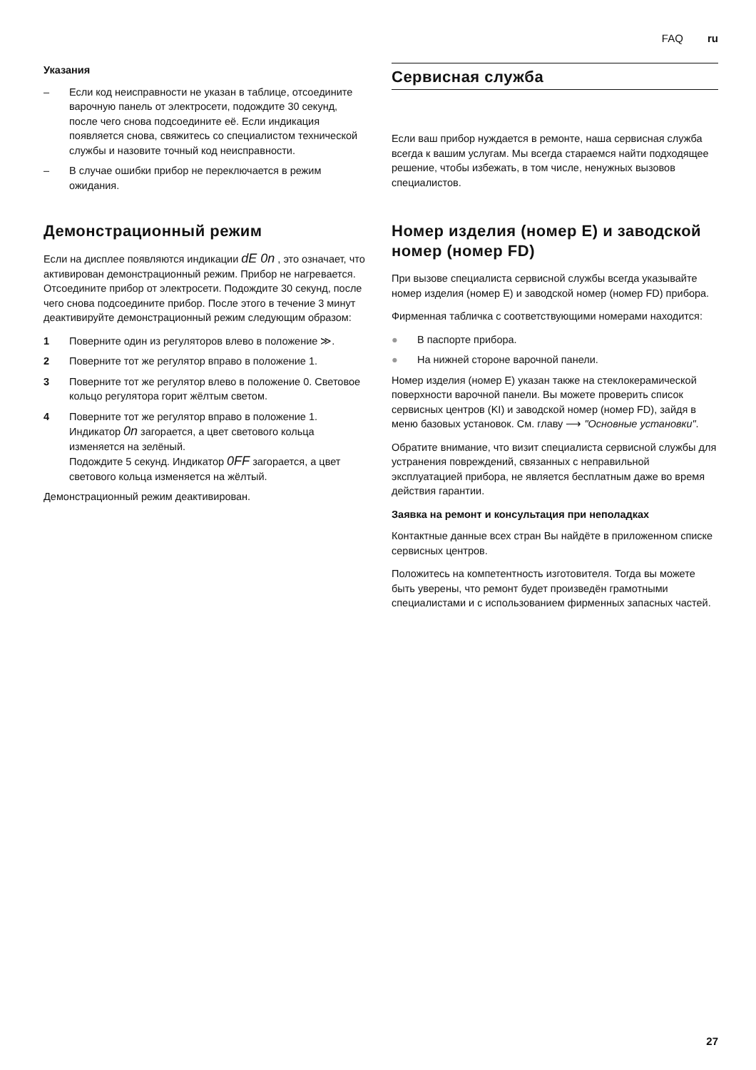FAQ ru
Указания
– Если код неисправности не указан в таблице, отсоедините варочную панель от электросети, подождите 30 секунд, после чего снова подсоедините её. Если индикация появляется снова, свяжитесь со специалистом технической службы и назовите точный код неисправности.
– В случае ошибки прибор не переключается в режим ожидания.
Демонстрационный режим
Если на дисплее появляются индикации dE 0n , это означает, что активирован демонстрационный режим. Прибор не нагревается. Отсоедините прибор от электросети. Подождите 30 секунд, после чего снова подсоедините прибор. После этого в течение 3 минут деактивируйте демонстрационный режим следующим образом:
1 Поверните один из регуляторов влево в положение ≫.
2 Поверните тот же регулятор вправо в положение 1.
3 Поверните тот же регулятор влево в положение 0. Световое кольцо регулятора горит жёлтым светом.
4 Поверните тот же регулятор вправо в положение 1. Индикатор 0n загорается, а цвет светового кольца изменяется на зелёный.
Подождите 5 секунд. Индикатор 0FF загорается, а цвет светового кольца изменяется на жёлтый.
Демонстрационный режим деактивирован.
Сервисная служба
Если ваш прибор нуждается в ремонте, наша сервисная служба всегда к вашим услугам. Мы всегда стараемся найти подходящее решение, чтобы избежать, в том числе, ненужных вызовов специалистов.
Номер изделия (номер E) и заводской номер (номер FD)
При вызове специалиста сервисной службы всегда указывайте номер изделия (номер E) и заводской номер (номер FD) прибора.
Фирменная табличка с соответствующими номерами находится:
● В паспорте прибора.
● На нижней стороне варочной панели.
Номер изделия (номер E) указан также на стеклокерамической поверхности варочной панели. Вы можете проверить список сервисных центров (KI) и заводской номер (номер FD), зайдя в меню базовых установок. См. главу ⟶ "Основные установки".
Обратите внимание, что визит специалиста сервисной службы для устранения повреждений, связанных с неправильной эксплуатацией прибора, не является бесплатным даже во время действия гарантии.
Заявка на ремонт и консультация при неполадках
Контактные данные всех стран Вы найдёте в приложенном списке сервисных центров.
Положитесь на компетентность изготовителя. Тогда вы можете быть уверены, что ремонт будет произведён грамотными специалистами и с использованием фирменных запасных частей.
27